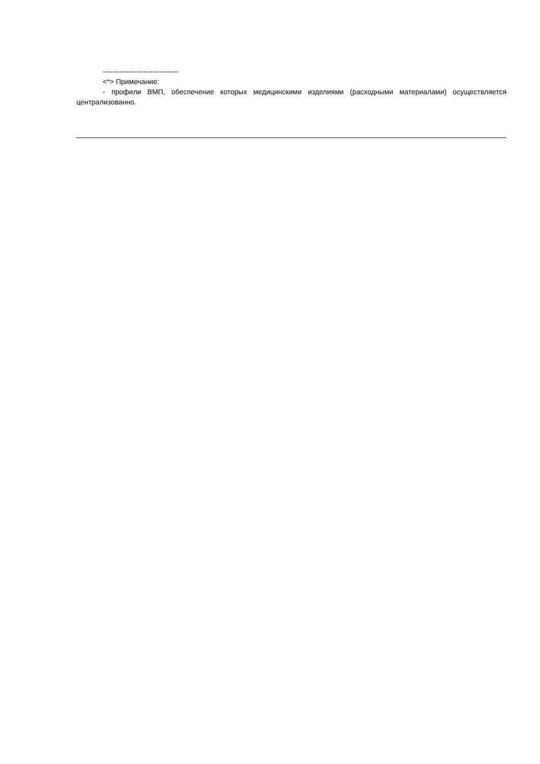--------------------------------
<*> Примечание:
- профили ВМП, обеспечение которых медицинскими изделиями (расходными материалами) осуществляется централизованно.